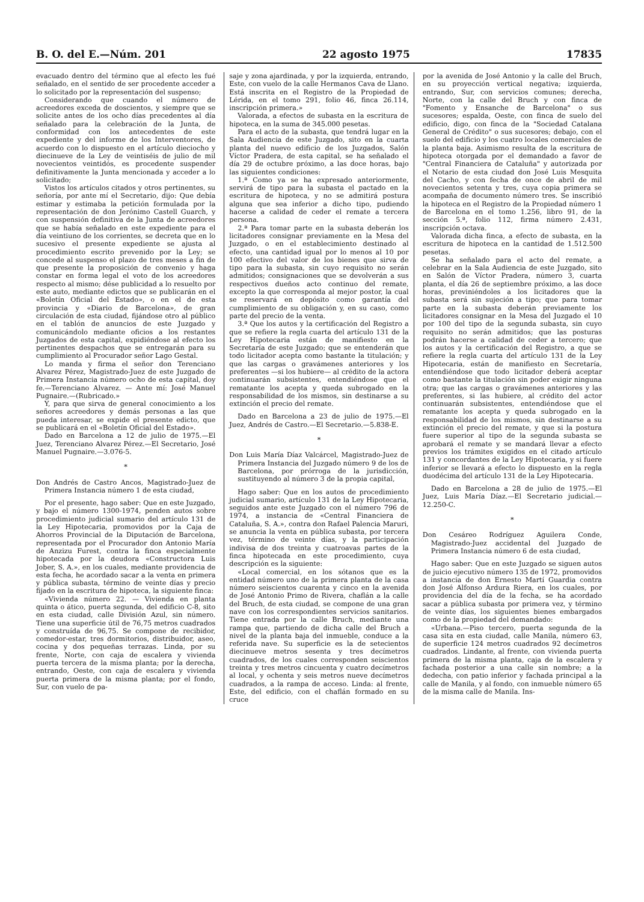B. O. del E.—Núm. 201 22 agosto 1975 17835
evacuado dentro del término que al efecto les fué señalado, en el sentido de ser procedente acceder a lo solicitado por la representación del suspenso;
Considerando que cuando el número de acreedores exceda de doscientos, y siempre que se solicite antes de los ocho días precedentes al día señalado para la celebración de la Junta, de conformidad con los antecedentes de este expediente y del informe de los Interventores, de acuerdo con lo dispuesto en el artículo dieciocho y diecinueve de la Ley de veintiséis de julio de mil novecientos veintidós, es procedente suspender definitivamente la Junta mencionada y acceder a lo solicitado;
Vistos los artículos citados y otros pertinentes, su señoría, por ante mí el Secretario, dijo: Que debía estimar y estimaba la petición formulada por la representación de don Jerónimo Castell Guarch, y con suspensión definitiva de la Junta de acreedores que se había señalado en este expediente para el día veintiuno de los corrientes, se decreta que en lo sucesivo el presente expediente se ajusta al procedimiento escrito prevenido por la Ley; se concede al suspenso el plazo de tres meses a fin de que presente la proposición de convenio y haga constar en forma legal el voto de los acreedores respecto al mismo; dése publicidad a lo resuelto por este auto, mediante edictos que se publicarán en el «Boletín Oficial del Estado», o en el de esta provincia y «Diario de Barcelona», de gran circulación de esta ciudad, fijándose otro al público en el tablón de anuncios de este Juzgado y comunicándolo mediante oficios a los restantes Juzgados de esta capital, expidiéndose al efecto los pertinentes despachos que se entregarán para su cumplimiento al Procurador señor Lago Gestal.
Lo manda y firma el señor don Terenciano Alvarez Pérez, Magistrado-Juez de este Juzgado de Primera Instancia número ocho de esta capital, doy fe.—Terenciano Alvarez. — Ante mí: José Manuel Pugnaire.—(Rubricado.»
Y, para que sirva de general conocimiento a los señores acreedores y demás personas a las que pueda interesar, se expide el presente edicto, que se publicará en el «Boletín Oficial del Estado».
Dado en Barcelona a 12 de julio de 1975.—El Juez, Terenciano Alvarez Pérez.—El Secretario, José Manuel Pugnaire.—3.076-5.
*
Don Andrés de Castro Ancos, Magistrado-Juez de Primera Instancia número 1 de esta ciudad,
Por el presente, hago saber: Que en este Juzgado, y bajo el número 1300-1974, penden autos sobre procedimiento judicial sumario del artículo 131 de la Ley Hipotecaria, promovidos por la Caja de Ahorros Provincial de la Diputación de Barcelona, representada por el Procurador don Antonio María de Anzizu Furest, contra la finca especialmente hipotecada por la deudora «Constructora Luis Jober, S. A.», en los cuales, mediante providencia de esta fecha, he acordado sacar a la venta en primera y pública subasta, término de veinte días y precio fijado en la escritura de hipoteca, la siguiente finca:
«Vivienda número 22. — Vivienda en planta quinta o ático, puerta segunda, del edificio C-8, sito en esta ciudad, calle División Azul, sin número. Tiene una superficie útil de 76,75 metros cuadrados y construída de 96,75. Se compone de recibidor, comedor-estar, tres dormitorios, distribuidor, aseo, cocina y dos pequeñas terrazas. Linda, por su frente, Norte, con caja de escalera y vivienda puerta tercera de la misma planta; por la derecha, entrando, Oeste, con caja de escalera y vivienda puerta primera de la misma planta; por el fondo, Sur, con vuelo de pa-
saje y zona ajardinada, y por la izquierda, entrando, Este, con vuelo de la calle Hermanos Cava de Llano. Está inscrita en el Registro de la Propiedad de Lérida, en el tomo 291, folio 46, finca 26.114, inscripción primera.»
Valorada, a efectos de subasta en la escritura de hipoteca, en la suma de 345.000 pesetas.
Para el acto de la subasta, que tendrá lugar en la Sala Audiencia de este Juzgado, sito en la cuarta planta del nuevo edificio de los Juzgados, Salón Víctor Pradera, de esta capital, se ha señalado el día 29 de octubre próximo, a las doce horas, bajo las siguientes condiciones:
1.ª Como ya se ha expresado anteriormente, servirá de tipo para la subasta el pactado en la escritura de hipoteca, y no se admitirá postura alguna que sea inferior a dicho tipo, pudiendo hacerse a calidad de ceder el remate a tercera persona.
2.ª Para tomar parte en la subasta deberán los licitadores consignar previamente en la Mesa del Juzgado, o en el establecimiento destinado al efecto, una cantidad igual por lo menos al 10 por 100 efectivo del valor de los bienes que sirva de tipo para la subasta, sin cuyo requisito no serán admitidos; consignaciones que se devolverán a sus respectivos dueños acto continuo del remate, excepto la que corresponda al mejor postor, la cual se reservará en depósito como garantía del cumplimiento de su obligación y, en su caso, como parte del precio de la venta.
3.ª Que los autos y la certificación del Registro a que se refiere la regla cuarta del artículo 131 de la Ley Hipotecaria están de manifiesto en la Secretaría de este Juzgado; que se entenderán que todo licitador acepta como bastante la titulación; y que las cargas o gravámenes anteriores y los preferentes —si los hubiere— al crédito de la actora continuarán subsistentes, entendiéndose que el rematante los acepta y queda subrogado en la responsabilidad de los mismos, sin destinarse a su extinción el precio del remate.
Dado en Barcelona a 23 de julio de 1975.—El Juez, Andrés de Castro.—El Secretario.—5.838-E.
*
Don Luis María Díaz Valcárcel, Magistrado-Juez de Primera Instancia del Juzgado número 9 de los de Barcelona, por prórroga de la jurisdicción, sustituyendo al número 3 de la propia capital,
Hago saber: Que en los autos de procedimiento judicial sumario, artículo 131 de la Ley Hipotecaria, seguidos ante este Juzgado con el número 796 de 1974, a instancia de «Central Financiera de Cataluña, S. A.», contra don Rafael Palencia Maruri, se anuncia la venta en pública subasta, por tercera vez, término de veinte días, y la participación indivisa de dos treinta y cuatroavas partes de la finca hipotecada en este procedimiento, cuya descripción es la siguiente:
«Local comercial, en los sótanos que es la entidad número uno de la primera planta de la casa número seiscientos cuarenta y cinco en la avenida de José Antonio Primo de Rivera, chaflán a la calle del Bruch, de esta ciudad, se compone de una gran nave con los correspondientes servicios sanitarios. Tiene entrada por la calle Bruch, mediante una rampa que, partiendo de dicha calle del Bruch a nivel de la planta baja del inmueble, conduce a la referida nave. Su superficie es la de setecientos diecinueve metros sesenta y tres decímetros cuadrados, de los cuales corresponden seiscientos treinta y tres metros cincuenta y cuatro decímetros al local, y ochenta y seis metros nueve decímetros cuadrados, a la rampa de acceso. Linda: al frente, Este, del edificio, con el chaflán formado en su cruce
por la avenida de José Antonio y la calle del Bruch, en su proyección vertical negativa; izquierda, entrando, Sur, con servicios comunes; derecha, Norte, con la calle del Bruch y con finca de "Fomento y Ensanche de Barcelona" o sus sucesores; espalda, Oeste, con finca de suelo del edificio, digo, con finca de la "Sociedad Catalana General de Crédito" o sus sucesores; debajo, con el suelo del edificio y los cuatro locales comerciales de la planta baja. Asimismo resulta de la escritura de hipoteca otorgada por el demandado a favor de "Central Financiera de Cataluña" y autorizada por el Notario de esta ciudad don José Luis Mesquita del Cacho, y con fecha de once de abril de mil novecientos setenta y tres, cuya copia primera se acompaña de documento número tres. Se inscribió la hipoteca en el Registro de la Propiedad número 1 de Barcelona en el tomo 1.256, libro 91, de la sección 5.ª, folio 112, firma número 2.431, inscripción octava.
Valorada dicha finca, a efecto de subasta, en la escritura de hipoteca en la cantidad de 1.512.500 pesetas.
Se ha señalado para el acto del remate, a celebrar en la Sala Audiencia de este Juzgado, sito en Salón de Víctor Pradera, número 3, cuarta planta, el día 26 de septiembre próximo, a las doce horas, previniéndoles a los licitadores que la subasta será sin sujeción a tipo; que para tomar parte en la subasta deberán previamente los licitadores consignar en la Mesa del Juzgado el 10 por 100 del tipo de la segunda subasta, sin cuyo requisito no serán admitidos; que las posturas podrán hacerse a calidad de ceder a tercero; que los autos y la certificación del Registro, a que se refiere la regla cuarta del artículo 131 de la Ley Hipotecaria, están de manifiesto en Secretaría, entendiéndose que todo licitador deberá aceptar como bastante la titulación sin poder exigir ninguna otra; que las cargas o gravámenes anteriores y las preferentes, si las hubiere, al crédito del actor continuarán subsistentes, entendiéndose que el rematante los acepta y queda subrogado en la responsabilidad de los mismos, sin destinarse a su extinción el precio del remate, y que si la postura fuere superior al tipo de la segunda subasta se aprobará el remate y se mandará llevar a efecto previos los trámites exigidos en el citado artículo 131 y concordantes de la Ley Hipotecaria, y si fuere inferior se llevará a efecto lo dispuesto en la regla duodécima del artículo 131 de la Ley Hipotecaria.
Dado en Barcelona a 28 de julio de 1975.—El Juez, Luis María Díaz.—El Secretario judicial.—12.250-C.
*
Don Cesáreo Rodríguez Aguilera Conde, Magistrado-Juez accidental del Juzgado de Primera Instancia número 6 de esta ciudad,
Hago saber: Que en este Juzgado se siguen autos de juicio ejecutivo número 135 de 1972, promovidos a instancia de don Ernesto Martí Guardia contra don José Alfonso Ardura Riera, en los cuales, por providencia del día de la fecha, se ha acordado sacar a pública subasta por primera vez, y término de veinte días, los siguientes bienes embargados como de la propiedad del demandado:
«Urbana.—Piso tercero, puerta segunda de la casa sita en esta ciudad, calle Manila, número 63, de superficie 124 metros cuadrados 92 decímetros cuadrados. Lindante, al frente, con vivienda puerta primera de la misma planta, caja de la escalera y fachada posterior a una calle sin nombre; a la dedecha, con patio inferior y fachada principal a la calle de Manila, y al fondo, con inmueble número 65 de la misma calle de Manila. Ins-